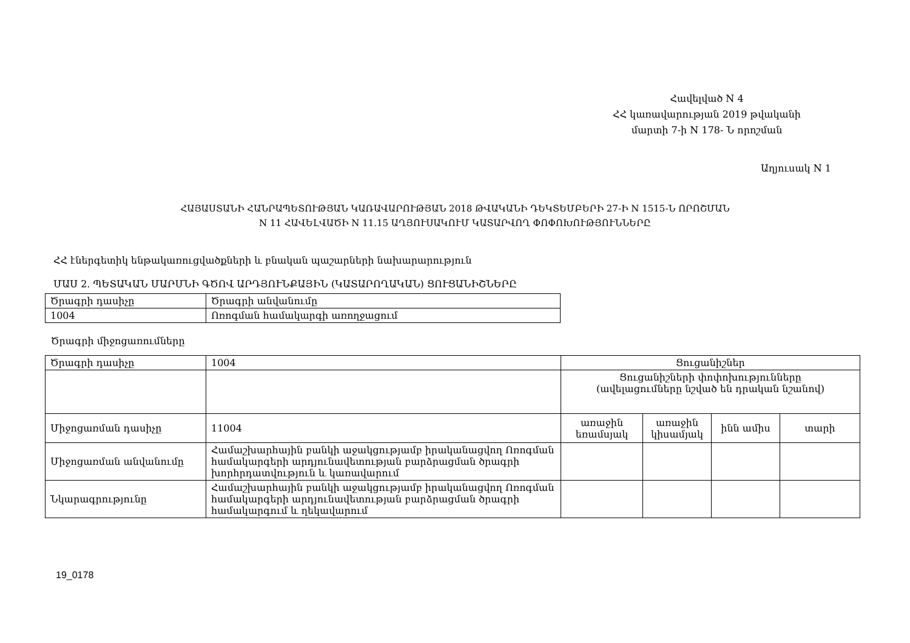Հավելված N 4
ՀՀ կառավարության 2019 թվականի
մարտի 7-ի N 178- Ն որոշման
Աղյուսակ N 1
ՀԱՅԱՍՏԱՆԻ ՀԱՆՐԱՊԵՏՈՒԹՅԱՆ ԿԱՌԱՎԱՐՈՒԹՅԱՆ 2018 ԹՎԱԿԱՆԻ ԴԵԿՏԵՄԲԵՐԻ 27-Ի N 1515-Ն ՈՐՈՇՄԱՆ
N 11 ՀԱՎԵԼՎԱԾԻ N 11.15 ԱՂՅՈՒՍԱԿՈՒՄ ԿԱՏԱՐՎՈՂ ՓՈՓՈԽՈՒԹՅՈՒՆՆԵՐԸ
ՀՀ էներգետիկ ենթակառուցվածքների և բնական պաշարների նախարարություն
ՄԱՍ 2. ՊԵՏԱԿԱՆ ՄԱՐՄՆԻ ԳԾՈՎ ԱՐԴՅՈՒՆՔԱՅԻՆ (ԿԱՏԱՐՈՂԱԿԱՆ) ՑՈՒՑԱՆԻՇՆԵՐԸ
| Ծրագրի դասիչը | Ծրագրի անվանումը |
| 1004 | Ոռոգման համակարգի առողջացում |
Ծրագրի միջոցառումները
| Ծրագրի դասիչը | 1004 | Ցուցանիշներ | | | |
| | | Ցուցանիշների փոփոխությունները (ավելացումները նշված են դրական նշանով) | | | |
| Միջոցառման դասիչը | 11004 | առաջին եռամսյակ | առաջին կիսամյակ | ինն ամիս | տարի |
| Միջոցառման անվանումը | Համաշխարհային բանկի աջակցությամբ իրականացվող Ոռոգման համակարգերի արդյունավետության բարձրացման ծրագրի խորհրդատվություն և կառավարում | | | | |
| Նկարագրությունը | Համաշխարհային բանկի աջակցությամբ իրականացվող Ոռոգման համակարգերի արդյունավետության բարձրացման ծրագրի համակարգում և ղեկավարում | | | | |
19_0178